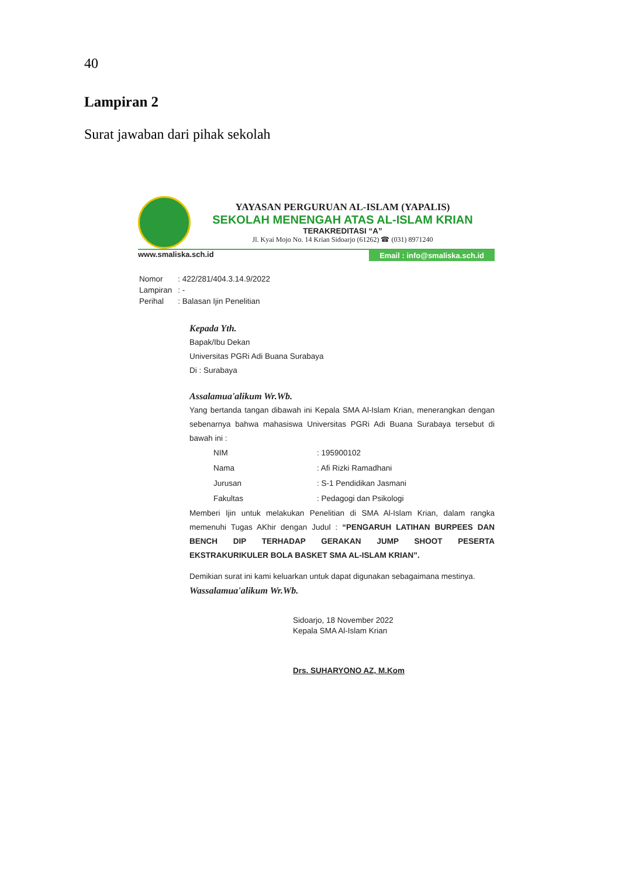40
Lampiran 2
Surat jawaban dari pihak sekolah
YAYASAN PERGURUAN AL-ISLAM (YAPALIS)
SEKOLAH MENENGAH ATAS AL-ISLAM KRIAN
TERAKREDITASI “A”
Jl. Kyai Mojo No. 14 Krian Sidoarjo (61262) ☎ (031) 8971240
www.smaliska.sch.id Email : info@smaliska.sch.id
| Nomor | : 422/281/404.3.14.9/2022 |
| Lampiran | : - |
| Perihal | : Balasan Ijin Penelitian |
Kepada Yth.
Bapak/Ibu Dekan
Universitas PGRi Adi Buana Surabaya
Di : Surabaya
Assalamua'alikum Wr.Wb.
Yang bertanda tangan dibawah ini Kepala SMA Al-Islam Krian, menerangkan dengan sebenarnya bahwa mahasiswa Universitas PGRi Adi Buana Surabaya tersebut di bawah ini :
| NIM | : 195900102 |
| Nama | : Afi Rizki Ramadhani |
| Jurusan | : S-1 Pendidikan Jasmani |
| Fakultas | : Pedagogi dan Psikologi |
Memberi Ijin untuk melakukan Penelitian di SMA Al-Islam Krian, dalam rangka memenuhi Tugas AKhir dengan Judul : “PENGARUH LATIHAN BURPEES DAN BENCH DIP TERHADAP GERAKAN JUMP SHOOT PESERTA EKSTRAKURIKULER BOLA BASKET SMA AL-ISLAM KRIAN”.
Demikian surat ini kami keluarkan untuk dapat digunakan sebagaimana mestinya.
Wassalamua'alikum Wr.Wb.
Sidoarjo, 18 November 2022
Kepala SMA Al-Islam Krian
Drs. SUHARYONO AZ, M.Kom